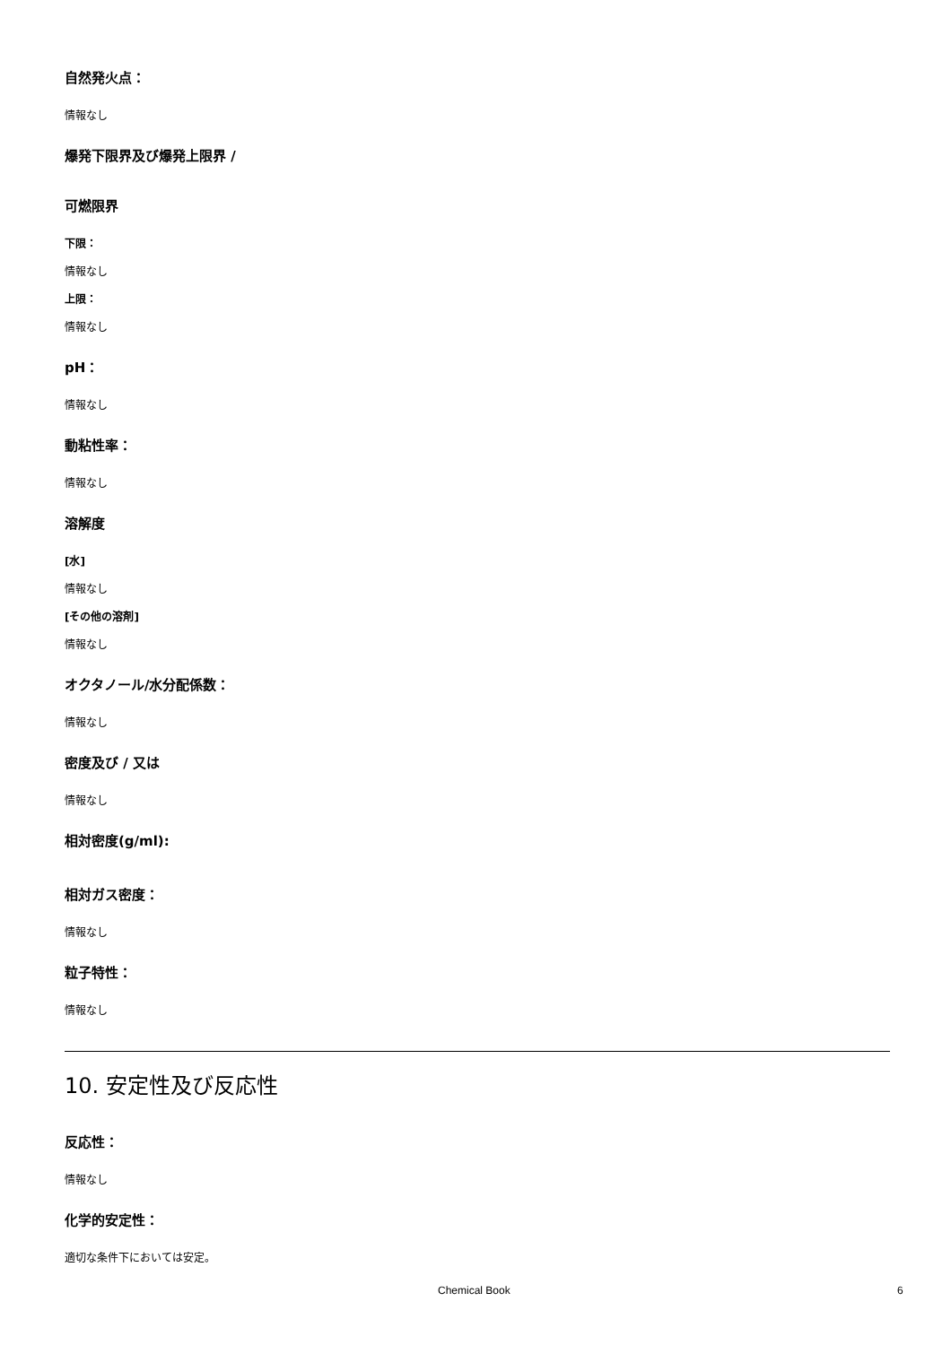自然発火点：
情報なし
爆発下限界及び爆発上限界 /
可燃限界
下限：
情報なし
上限：
情報なし
pH：
情報なし
動粘性率：
情報なし
溶解度
[水]
情報なし
[その他の溶剤]
情報なし
オクタノール/水分配係数：
情報なし
密度及び / 又は
情報なし
相対密度(g/ml):
相対ガス密度：
情報なし
粒子特性：
情報なし
10. 安定性及び反応性
反応性：
情報なし
化学的安定性：
適切な条件下においては安定。
Chemical Book 6